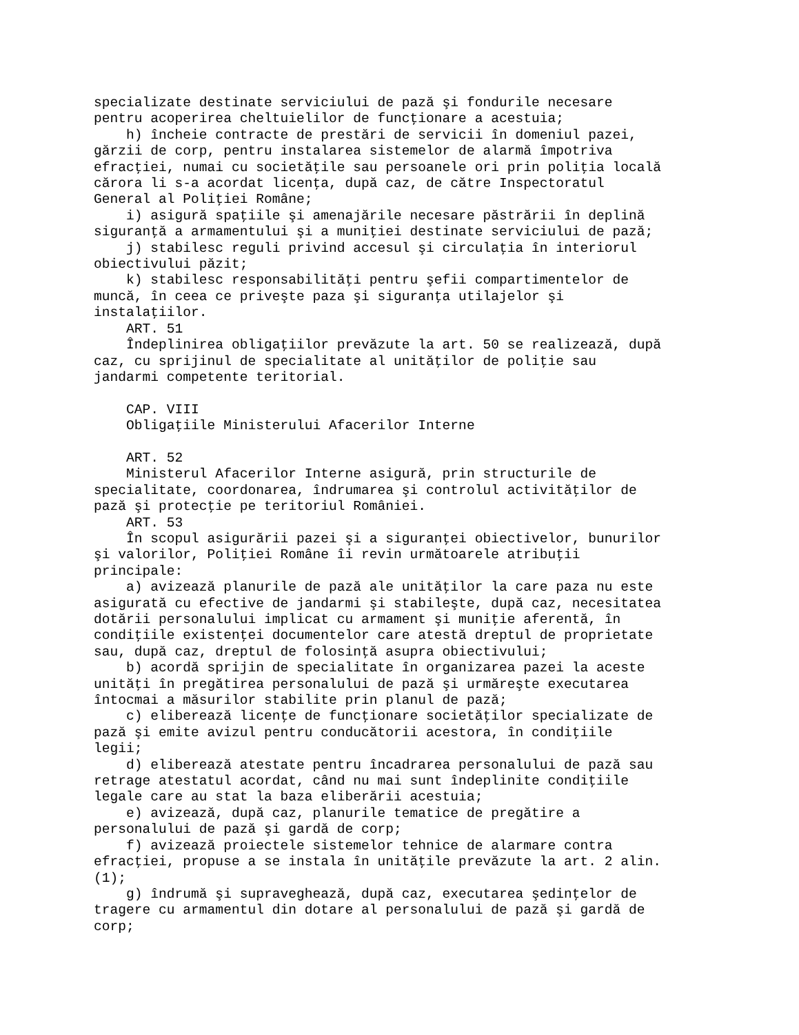specializate destinate serviciului de pază şi fondurile necesare
pentru acoperirea cheltuielilor de funcţionare a acestuia;
    h) încheie contracte de prestări de servicii în domeniul pazei,
gărzii de corp, pentru instalarea sistemelor de alarmă împotriva
efracţiei, numai cu societăţile sau persoanele ori prin poliţia locală
cărora li s-a acordat licenţa, după caz, de către Inspectoratul
General al Poliţiei Române;
    i) asigură spaţiile şi amenajările necesare păstrării în deplină
siguranţă a armamentului şi a muniţiei destinate serviciului de pază;
    j) stabilesc reguli privind accesul şi circulaţia în interiorul
obiectivului păzit;
    k) stabilesc responsabilităţi pentru şefii compartimentelor de
muncă, în ceea ce priveşte paza şi siguranţa utilajelor şi
instalaţiilor.
    ART. 51
    Îndeplinirea obligaţiilor prevăzute la art. 50 se realizează, după
caz, cu sprijinul de specialitate al unităţilor de poliţie sau
jandarmi competente teritorial.

    CAP. VIII
    Obligaţiile Ministerului Afacerilor Interne

    ART. 52
    Ministerul Afacerilor Interne asigură, prin structurile de
specialitate, coordonarea, îndrumarea şi controlul activităţilor de
pază şi protecţie pe teritoriul României.
    ART. 53
    În scopul asigurării pazei şi a siguranţei obiectivelor, bunurilor
şi valorilor, Poliţiei Române îi revin următoarele atribuţii
principale:
    a) avizează planurile de pază ale unităţilor la care paza nu este
asigurată cu efective de jandarmi şi stabileşte, după caz, necesitatea
dotării personalului implicat cu armament şi muniţie aferentă, în
condiţiile existenţei documentelor care atestă dreptul de proprietate
sau, după caz, dreptul de folosinţă asupra obiectivului;
    b) acordă sprijin de specialitate în organizarea pazei la aceste
unităţi în pregătirea personalului de pază şi urmăreşte executarea
întocmai a măsurilor stabilite prin planul de pază;
    c) eliberează licenţe de funcţionare societăţilor specializate de
pază şi emite avizul pentru conducătorii acestora, în condiţiile
legii;
    d) eliberează atestate pentru încadrarea personalului de pază sau
retrage atestatul acordat, când nu mai sunt îndeplinite condiţiile
legale care au stat la baza eliberării acestuia;
    e) avizează, după caz, planurile tematice de pregătire a
personalului de pază şi gardă de corp;
    f) avizează proiectele sistemelor tehnice de alarmare contra
efracţiei, propuse a se instala în unităţile prevăzute la art. 2 alin.
(1);
    g) îndrumă şi supraveghează, după caz, executarea şedinţelor de
tragere cu armamentul din dotare al personalului de pază şi gardă de
corp;